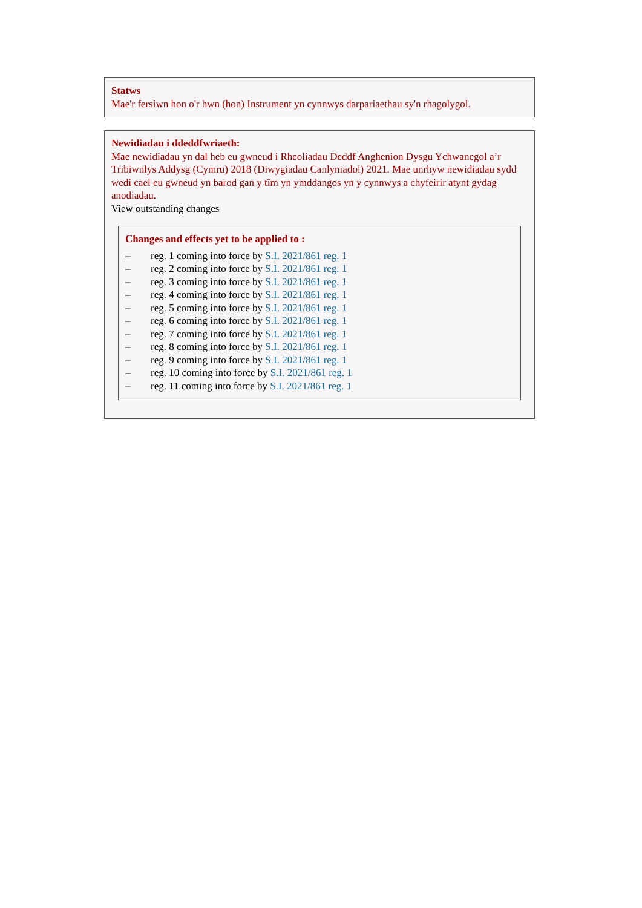Statws
Mae'r fersiwn hon o'r hwn (hon) Instrument yn cynnwys darpariaethau sy'n rhagolygol.
Newidiadau i ddeddfwriaeth:
Mae newidiadau yn dal heb eu gwneud i Rheoliadau Deddf Anghenion Dysgu Ychwanegol a’r Tribiwnlys Addysg (Cymru) 2018 (Diwygiadau Canlyniadol) 2021. Mae unrhyw newidiadau sydd wedi cael eu gwneud yn barod gan y tîm yn ymddangos yn y cynnwys a chyfeirir atynt gydag anodiadau.
View outstanding changes
Changes and effects yet to be applied to :
– reg. 1 coming into force by S.I. 2021/861 reg. 1
– reg. 2 coming into force by S.I. 2021/861 reg. 1
– reg. 3 coming into force by S.I. 2021/861 reg. 1
– reg. 4 coming into force by S.I. 2021/861 reg. 1
– reg. 5 coming into force by S.I. 2021/861 reg. 1
– reg. 6 coming into force by S.I. 2021/861 reg. 1
– reg. 7 coming into force by S.I. 2021/861 reg. 1
– reg. 8 coming into force by S.I. 2021/861 reg. 1
– reg. 9 coming into force by S.I. 2021/861 reg. 1
– reg. 10 coming into force by S.I. 2021/861 reg. 1
– reg. 11 coming into force by S.I. 2021/861 reg. 1